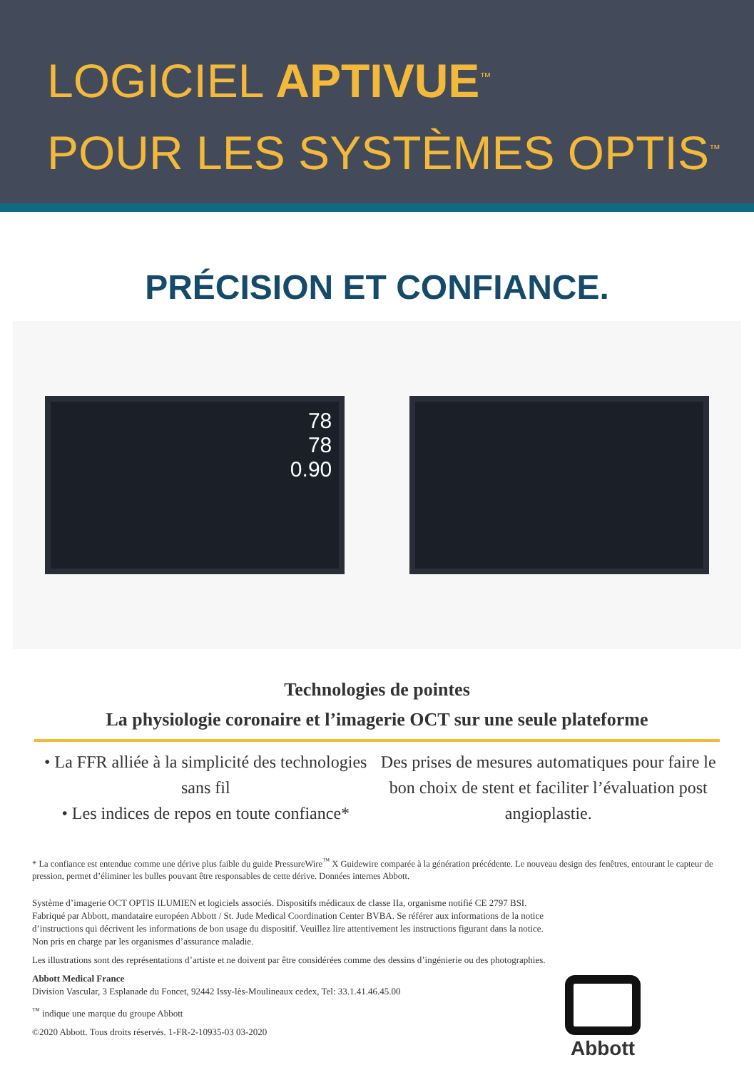LOGICIEL APTIVUE<sup>™</sup>
POUR LES SYSTÈMES OPTIS<sup>™</sup>
PRÉCISION ET CONFIANCE.
78
78
0.90
Technologies de pointes
La physiologie coronaire et l’imagerie OCT sur une seule plateforme
• La FFR alliée à la simplicité des technologies sans fil
• Les indices de repos en toute confiance*
Des prises de mesures automatiques pour faire le bon choix de stent et faciliter l’évaluation post angioplastie.
* La confiance est entendue comme une dérive plus faible du guide PressureWire<sup>™</sup> X Guidewire comparée à la génération précédente. Le nouveau design des fenêtres, entourant le capteur de pression, permet d’éliminer les bulles pouvant être responsables de cette dérive. Données internes Abbott.
Système d’imagerie OCT OPTIS ILUMIEN et logiciels associés. Dispositifs médicaux de classe IIa, organisme notifié CE 2797 BSI. Fabriqué par Abbott, mandataire européen Abbott / St. Jude Medical Coordination Center BVBA. Se référer aux informations de la notice d’instructions qui décrivent les informations de bon usage du dispositif. Veuillez lire attentivement les instructions figurant dans la notice. Non pris en charge par les organismes d’assurance maladie.
Les illustrations sont des représentations d’artiste et ne doivent par être considérées comme des dessins d’ingénierie ou des photographies.
Abbott Medical France
Division Vascular, 3 Esplanade du Foncet, 92442 Issy-lès-Moulineaux cedex, Tel: 33.1.41.46.45.00
<sup>™</sup> indique une marque du groupe Abbott
©2020 Abbott. Tous droits réservés. 1-FR-2-10935-03 03-2020
Abbott